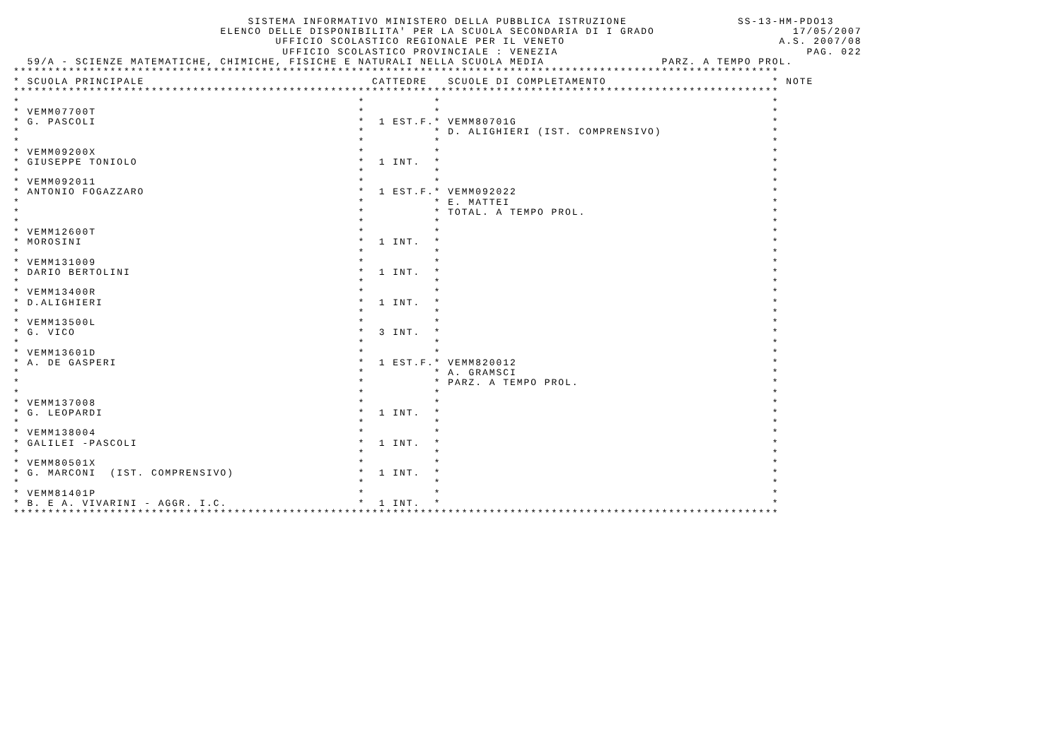SISTEMA INFORMATIVO MINISTERO DELLA PUBBLICA ISTRUZIONE                SS-13-HM-PDO13
                              ELENCO DELLE DISPONIBILITA' PER LA SCUOLA SECONDARIA DI I GRADO                    17/05/2007
                                      UFFICIO SCOLASTICO REGIONALE PER IL VENETO                               A.S. 2007/08
                                       UFFICIO SCOLASTICO PROVINCIALE : VENEZIA                                    PAG. 022
  59/A - SCIENZE MATEMATICHE, CHIMICHE, FISICHE E NATURALI NELLA SCUOLA MEDIA                 PARZ. A TEMPO PROL.
***************************************************************************************************************
* SCUOLA PRINCIPALE                                 CATTEDRE   SCUOLE DI COMPLETAMENTO                        * NOTE
***************************************************************************************************************
*                                                 *          *                                                *
* VEMM07700T                                      *          *                                                *
* G. PASCOLI                                      *  1 EST.F.* VEMM80701G                                     *
*                                                 *          * D. ALIGHIERI (IST. COMPRENSIVO)                *
*                                                 *          *                                                *
* VEMM09200X                                      *          *                                                *
* GIUSEPPE TONIOLO                                *  1 INT.  *                                                *
*                                                 *          *                                                *
* VEMM092011                                      *          *                                                *
* ANTONIO FOGAZZARO                               *  1 EST.F.* VEMM092022                                     *
*                                                 *          * E. MATTEI                                      *
*                                                 *          * TOTAL. A TEMPO PROL.                           *
*                                                 *          *                                                *
* VEMM12600T                                      *          *                                                *
* MOROSINI                                        *  1 INT.  *                                                *
*                                                 *          *                                                *
* VEMM131009                                      *          *                                                *
* DARIO BERTOLINI                                 *  1 INT.  *                                                *
*                                                 *          *                                                *
* VEMM13400R                                      *          *                                                *
* D.ALIGHIERI                                     *  1 INT.  *                                                *
*                                                 *          *                                                *
* VEMM13500L                                      *          *                                                *
* G. VICO                                         *  3 INT.  *                                                *
*                                                 *          *                                                *
* VEMM13601D                                      *          *                                                *
* A. DE GASPERI                                   *  1 EST.F.* VEMM820012                                     *
*                                                 *          * A. GRAMSCI                                     *
*                                                 *          * PARZ. A TEMPO PROL.                            *
*                                                 *          *                                                *
* VEMM137008                                      *          *                                                *
* G. LEOPARDI                                     *  1 INT.  *                                                *
*                                                 *          *                                                *
* VEMM138004                                      *          *                                                *
* GALILEI -PASCOLI                                *  1 INT.  *                                                *
*                                                 *          *                                                *
* VEMM80501X                                      *          *                                                *
* G. MARCONI  (IST. COMPRENSIVO)                  *  1 INT.  *                                                *
*                                                 *          *                                                *
* VEMM81401P                                      *          *                                                *
* B. E A. VIVARINI - AGGR. I.C.                   *  1 INT.  *                                                *
***************************************************************************************************************